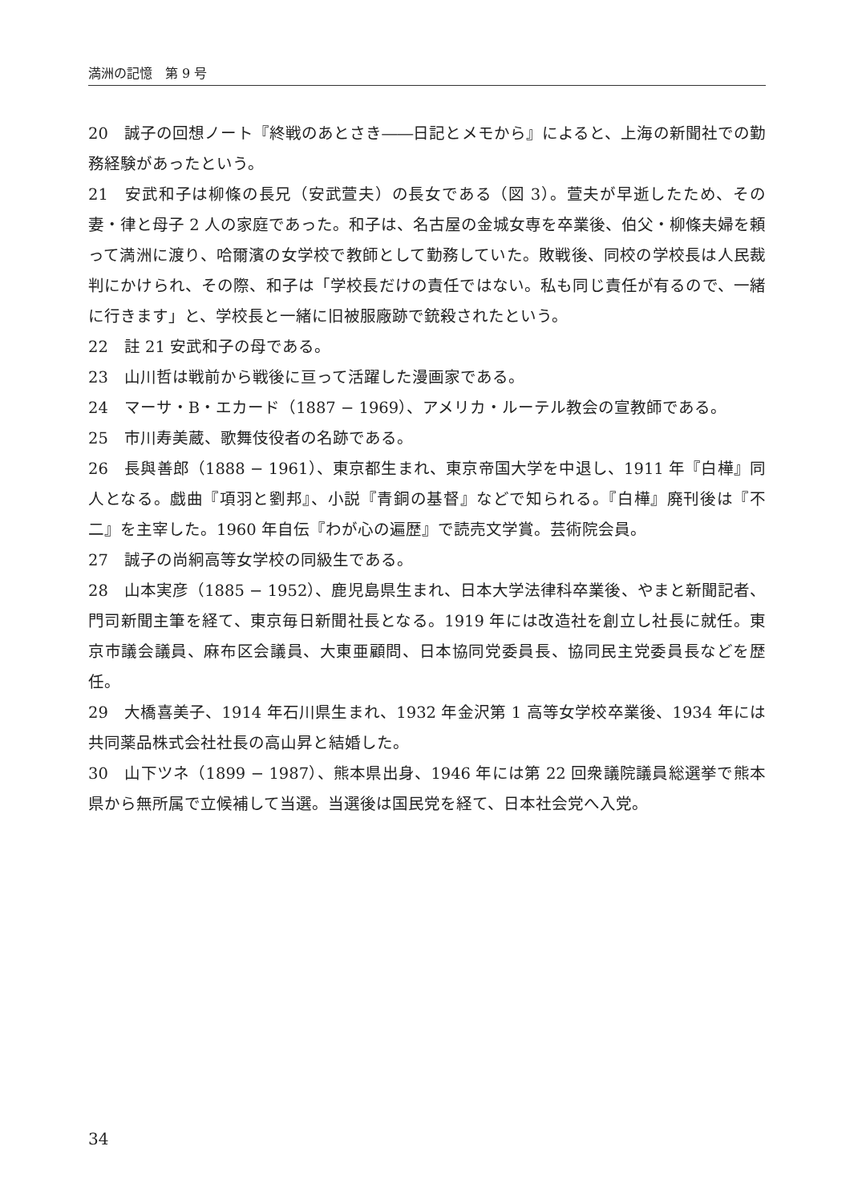満洲の記憶　第 9 号
20　誠子の回想ノート『終戦のあとさき――日記とメモから』によると、上海の新聞社での勤務経験があったという。
21　安武和子は柳條の長兄（安武萱夫）の長女である（図 3）。萱夫が早逝したため、その妻・律と母子 2 人の家庭であった。和子は、名古屋の金城女専を卒業後、伯父・柳條夫婦を頼って満洲に渡り、哈爾濱の女学校で教師として勤務していた。敗戦後、同校の学校長は人民裁判にかけられ、その際、和子は「学校長だけの責任ではない。私も同じ責任が有るので、一緒に行きます」と、学校長と一緒に旧被服廠跡で銃殺されたという。
22　註 21 安武和子の母である。
23　山川哲は戦前から戦後に亘って活躍した漫画家である。
24　マーサ・B・エカード（1887 − 1969）、アメリカ・ルーテル教会の宣教師である。
25　市川寿美蔵、歌舞伎役者の名跡である。
26　長與善郎（1888 − 1961）、東京都生まれ、東京帝国大学を中退し、1911 年『白樺』同人となる。戯曲『項羽と劉邦』、小説『青銅の基督』などで知られる。『白樺』廃刊後は『不二』を主宰した。1960 年自伝『わが心の遍歴』で読売文学賞。芸術院会員。
27　誠子の尚絅高等女学校の同級生である。
28　山本実彦（1885 − 1952）、鹿児島県生まれ、日本大学法律科卒業後、やまと新聞記者、門司新聞主筆を経て、東京毎日新聞社長となる。1919 年には改造社を創立し社長に就任。東京市議会議員、麻布区会議員、大東亜顧問、日本協同党委員長、協同民主党委員長などを歴任。
29　大橋喜美子、1914 年石川県生まれ、1932 年金沢第 1 高等女学校卒業後、1934 年には共同薬品株式会社社長の高山昇と結婚した。
30　山下ツネ（1899 − 1987）、熊本県出身、1946 年には第 22 回衆議院議員総選挙で熊本県から無所属で立候補して当選。当選後は国民党を経て、日本社会党へ入党。
34